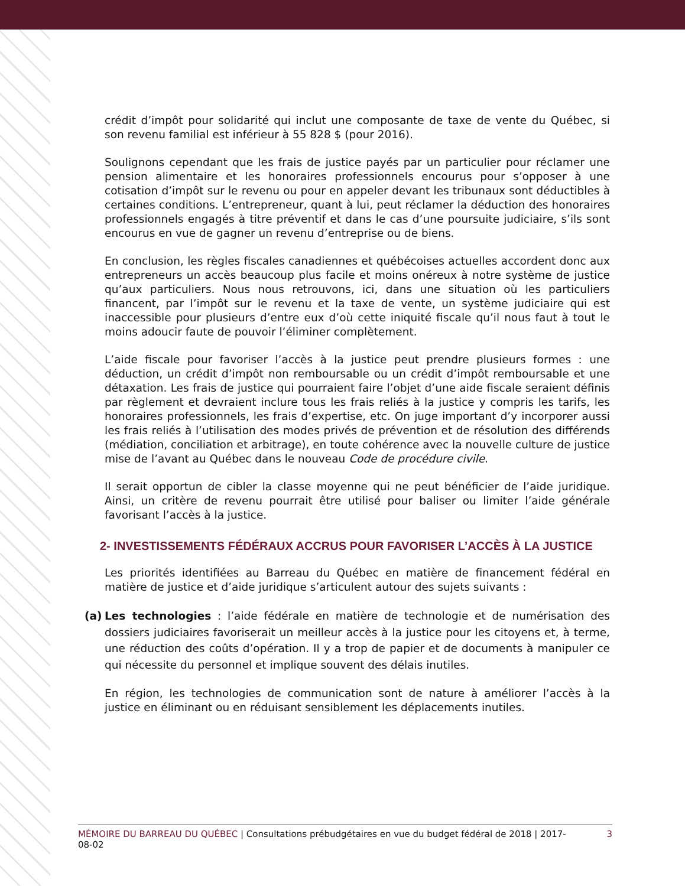crédit d’impôt pour solidarité qui inclut une composante de taxe de vente du Québec, si son revenu familial est inférieur à 55 828 $ (pour 2016).
Soulignons cependant que les frais de justice payés par un particulier pour réclamer une pension alimentaire et les honoraires professionnels encourus pour s’opposer à une cotisation d’impôt sur le revenu ou pour en appeler devant les tribunaux sont déductibles à certaines conditions. L’entrepreneur, quant à lui, peut réclamer la déduction des honoraires professionnels engagés à titre préventif et dans le cas d’une poursuite judiciaire, s’ils sont encourus en vue de gagner un revenu d’entreprise ou de biens.
En conclusion, les règles fiscales canadiennes et québécoises actuelles accordent donc aux entrepreneurs un accès beaucoup plus facile et moins onéreux à notre système de justice qu’aux particuliers. Nous nous retrouvons, ici, dans une situation où les particuliers financent, par l’impôt sur le revenu et la taxe de vente, un système judiciaire qui est inaccessible pour plusieurs d’entre eux d’où cette iniquité fiscale qu’il nous faut à tout le moins adoucir faute de pouvoir l’éliminer complètement.
L’aide fiscale pour favoriser l’accès à la justice peut prendre plusieurs formes : une déduction, un crédit d’impôt non remboursable ou un crédit d’impôt remboursable et une détaxation. Les frais de justice qui pourraient faire l’objet d’une aide fiscale seraient définis par règlement et devraient inclure tous les frais reliés à la justice y compris les tarifs, les honoraires professionnels, les frais d’expertise, etc. On juge important d’y incorporer aussi les frais reliés à l’utilisation des modes privés de prévention et de résolution des différends (médiation, conciliation et arbitrage), en toute cohérence avec la nouvelle culture de justice mise de l’avant au Québec dans le nouveau Code de procédure civile.
Il serait opportun de cibler la classe moyenne qui ne peut bénéficier de l’aide juridique. Ainsi, un critère de revenu pourrait être utilisé pour baliser ou limiter l’aide générale favorisant l’accès à la justice.
2- INVESTISSEMENTS FÉDÉRAUX ACCRUS POUR FAVORISER L’ACCÈS À LA JUSTICE
Les priorités identifiées au Barreau du Québec en matière de financement fédéral en matière de justice et d’aide juridique s’articulent autour des sujets suivants :
(a) Les technologies : l’aide fédérale en matière de technologie et de numérisation des dossiers judiciaires favoriserait un meilleur accès à la justice pour les citoyens et, à terme, une réduction des coûts d’opération. Il y a trop de papier et de documents à manipuler ce qui nécessite du personnel et implique souvent des délais inutiles.
En région, les technologies de communication sont de nature à améliorer l’accès à la justice en éliminant ou en réduisant sensiblement les déplacements inutiles.
MÉMOIRE DU BARREAU DU QUÉBEC | Consultations prébudgétaires en vue du budget fédéral de 2018 | 2017-08-02 3